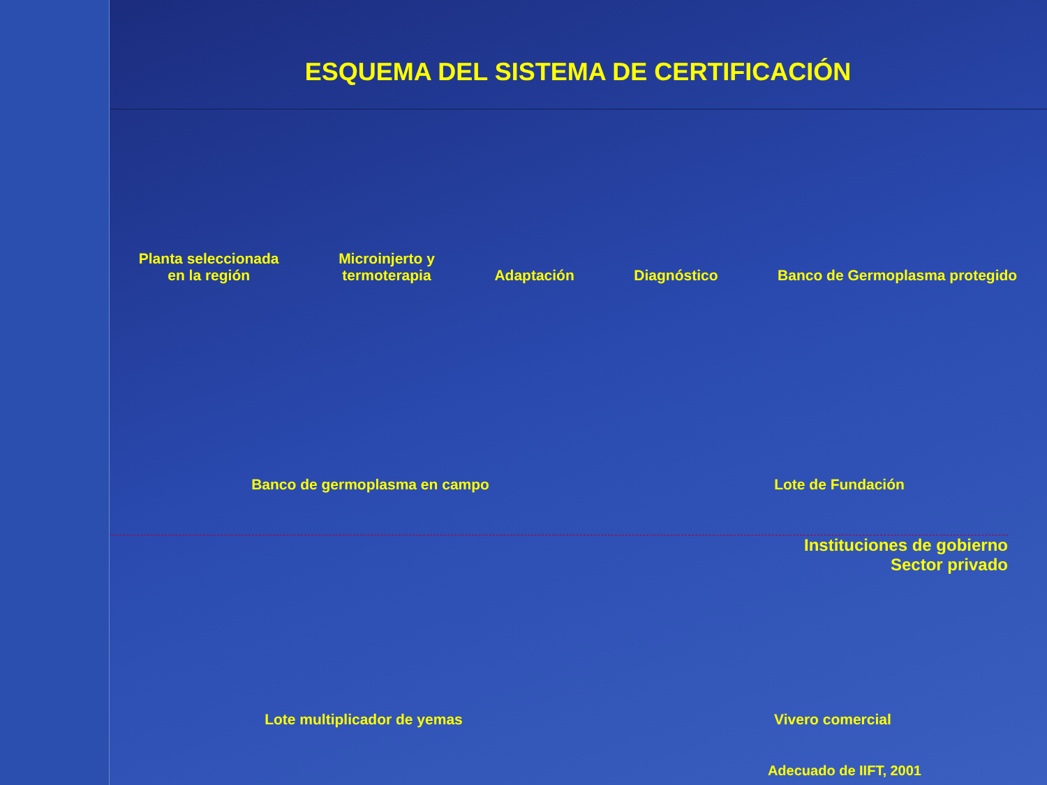ESQUEMA DEL SISTEMA DE CERTIFICACIÓN
Planta seleccionada
en la región
Microinjerto y
termoterapia
Adaptación
Diagnóstico
Banco de Germoplasma protegido
Banco de germoplasma en campo
Lote de Fundación
Instituciones de gobierno
Sector privado
Lote multiplicador de yemas
Vivero comercial
Adecuado de IIFT, 2001